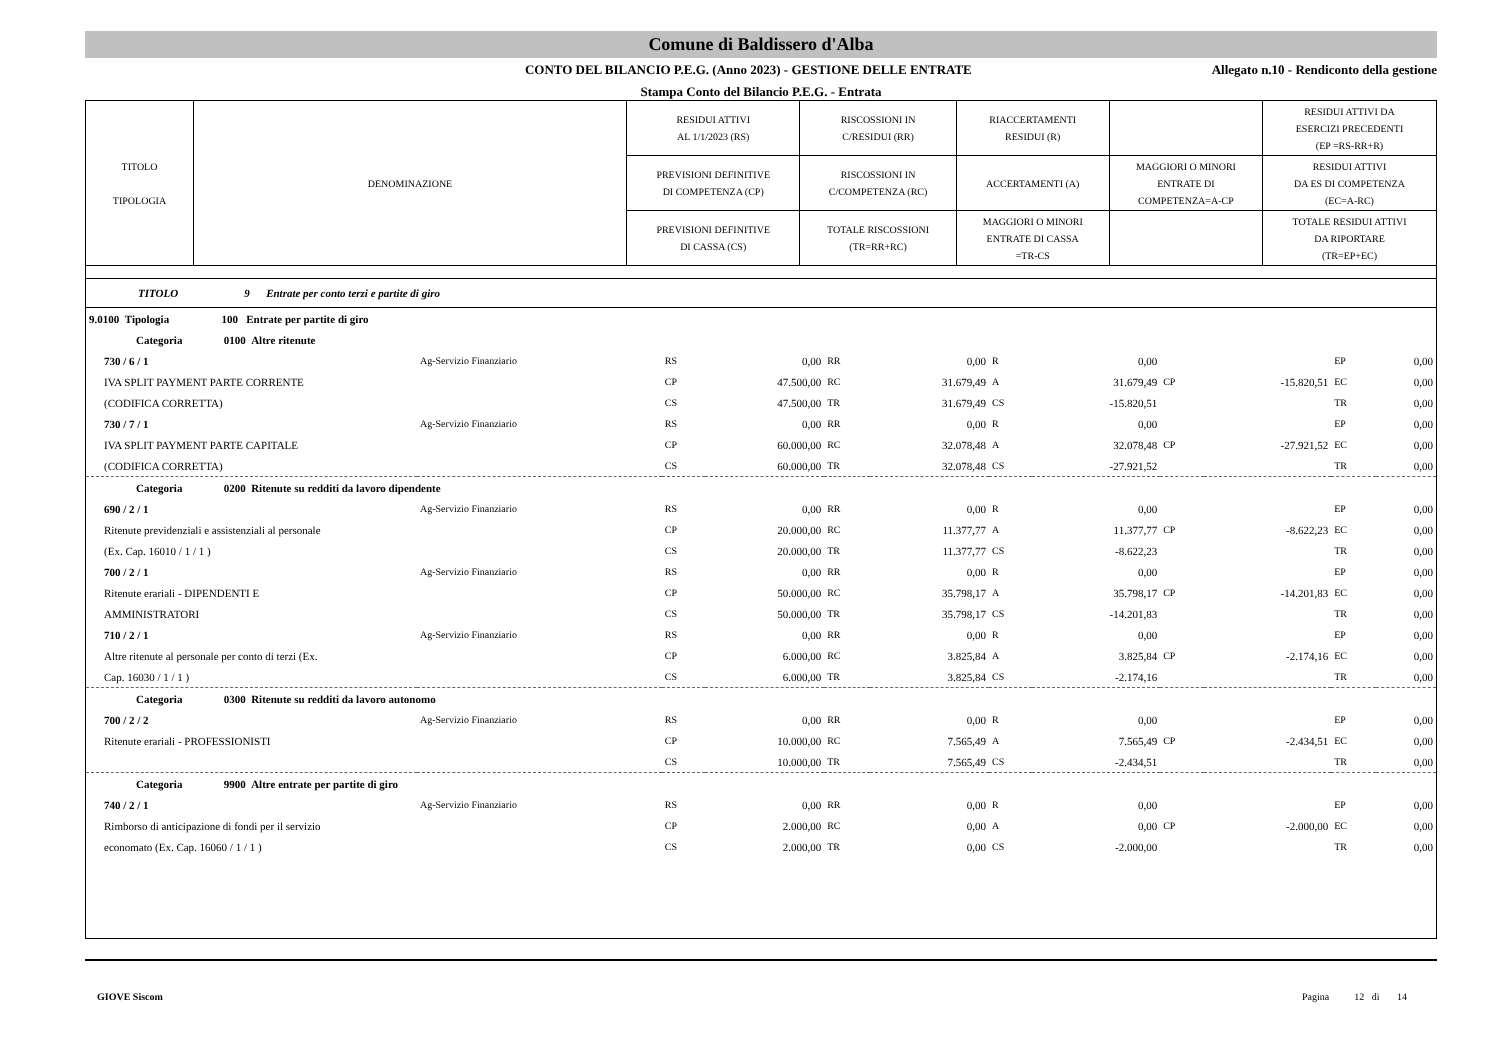Comune di Baldissero d'Alba
CONTO DEL BILANCIO P.E.G. (Anno 2023) - GESTIONE DELLE ENTRATE
Allegato n.10 - Rendiconto della gestione
Stampa Conto del Bilancio P.E.G. - Entrata
| TITOLO TIPOLOGIA | DENOMINAZIONE | RESIDUI ATTIVI AL 1/1/2023 (RS) | RISCOSSIONI IN C/RESIDUI (RR) | RIACCERTAMENTI RESIDUI (R) | | RESIDUI ATTIVI DA ESERCIZI PRECEDENTI (EP =RS-RR+R) |
| | | PREVISIONI DEFINITIVE DI COMPETENZA (CP) | RISCOSSIONI IN C/COMPETENZA (RC) | ACCERTAMENTI (A) | MAGGIORI O MINORI ENTRATE DI COMPETENZA=A-CP | RESIDUI ATTIVI DA ES DI COMPETENZA (EC=A-RC) |
| | | PREVISIONI DEFINITIVE DI CASSA (CS) | TOTALE RISCOSSIONI (TR=RR+RC) | MAGGIORI O MINORI ENTRATE DI CASSA =TR-CS | | TOTALE RESIDUI ATTIVI DA RIPORTARE (TR=EP+EC) |
TITOLO 9 Entrate per conto terzi e partite di giro
| 9.0100 Tipologia 100 Entrate per partite di giro | | | | | | | | | | | |
| Categoria 0100 Altre ritenute | | | | | | | | | | | |
| 730 / 6 / 1 | Ag-Servizio Finanziario | RS | 0,00 | RR | 0,00 | R | 0,00 | | | EP | 0,00 |
| IVA SPLIT PAYMENT PARTE CORRENTE | | CP | 47.500,00 | RC | 31.679,49 | A | 31.679,49 | CP | -15.820,51 | EC | 0,00 |
| (CODIFICA CORRETTA) | | CS | 47.500,00 | TR | 31.679,49 | CS | -15.820,51 | | | TR | 0,00 |
| 730 / 7 / 1 | Ag-Servizio Finanziario | RS | 0,00 | RR | 0,00 | R | 0,00 | | | EP | 0,00 |
| IVA SPLIT PAYMENT PARTE CAPITALE | | CP | 60.000,00 | RC | 32.078,48 | A | 32.078,48 | CP | -27.921,52 | EC | 0,00 |
| (CODIFICA CORRETTA) | | CS | 60.000,00 | TR | 32.078,48 | CS | -27.921,52 | | | TR | 0,00 |
| Categoria 0200 Ritenute su redditi da lavoro dipendente | | | | | | | | | | | |
| 690 / 2 / 1 | Ag-Servizio Finanziario | RS | 0,00 | RR | 0,00 | R | 0,00 | | | EP | 0,00 |
| Ritenute previdenziali e assistenziali al personale | | CP | 20.000,00 | RC | 11.377,77 | A | 11.377,77 | CP | -8.622,23 | EC | 0,00 |
| (Ex. Cap. 16010 / 1 / 1 ) | | CS | 20.000,00 | TR | 11.377,77 | CS | -8.622,23 | | | TR | 0,00 |
| 700 / 2 / 1 | Ag-Servizio Finanziario | RS | 0,00 | RR | 0,00 | R | 0,00 | | | EP | 0,00 |
| Ritenute erariali - DIPENDENTI E | | CP | 50.000,00 | RC | 35.798,17 | A | 35.798,17 | CP | -14.201,83 | EC | 0,00 |
| AMMINISTRATORI | | CS | 50.000,00 | TR | 35.798,17 | CS | -14.201,83 | | | TR | 0,00 |
| 710 / 2 / 1 | Ag-Servizio Finanziario | RS | 0,00 | RR | 0,00 | R | 0,00 | | | EP | 0,00 |
| Altre ritenute al personale per conto di terzi (Ex. | | CP | 6.000,00 | RC | 3.825,84 | A | 3.825,84 | CP | -2.174,16 | EC | 0,00 |
| Cap. 16030 / 1 / 1 ) | | CS | 6.000,00 | TR | 3.825,84 | CS | -2.174,16 | | | TR | 0,00 |
| Categoria 0300 Ritenute su redditi da lavoro autonomo | | | | | | | | | | | |
| 700 / 2 / 2 | Ag-Servizio Finanziario | RS | 0,00 | RR | 0,00 | R | 0,00 | | | EP | 0,00 |
| Ritenute erariali - PROFESSIONISTI | | CP | 10.000,00 | RC | 7.565,49 | A | 7.565,49 | CP | -2.434,51 | EC | 0,00 |
| | | CS | 10.000,00 | TR | 7.565,49 | CS | -2.434,51 | | | TR | 0,00 |
| Categoria 9900 Altre entrate per partite di giro | | | | | | | | | | | |
| 740 / 2 / 1 | Ag-Servizio Finanziario | RS | 0,00 | RR | 0,00 | R | 0,00 | | | EP | 0,00 |
| Rimborso di anticipazione di fondi per il servizio | | CP | 2.000,00 | RC | 0,00 | A | 0,00 | CP | -2.000,00 | EC | 0,00 |
| economato (Ex. Cap. 16060 / 1 / 1 ) | | CS | 2.000,00 | TR | 0,00 | CS | -2.000,00 | | | TR | 0,00 |
GIOVE Siscom Pagina 12 di 14